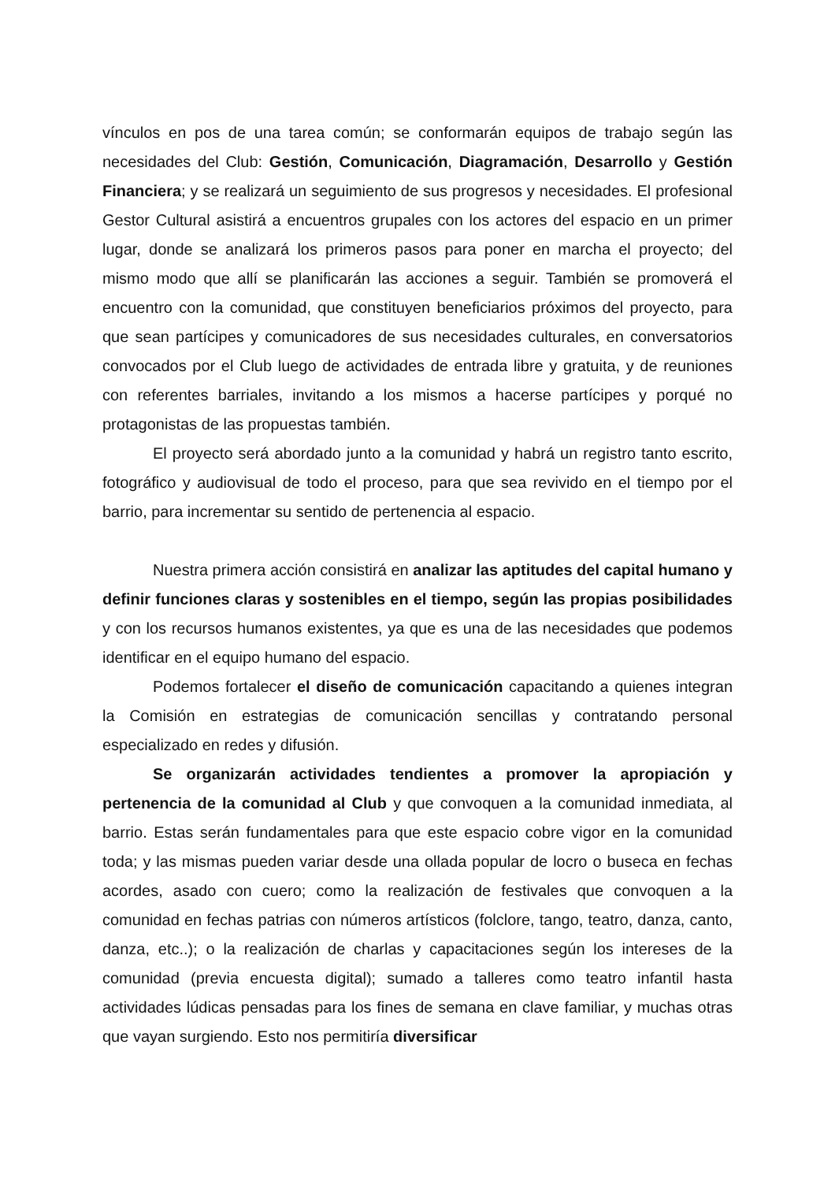vínculos en pos de una tarea común; se conformarán equipos de trabajo según las necesidades del Club: Gestión, Comunicación, Diagramación, Desarrollo y Gestión Financiera; y se realizará un seguimiento de sus progresos y necesidades. El profesional Gestor Cultural asistirá a encuentros grupales con los actores del espacio en un primer lugar, donde se analizará los primeros pasos para poner en marcha el proyecto; del mismo modo que allí se planificarán las acciones a seguir. También se promoverá el encuentro con la comunidad, que constituyen beneficiarios próximos del proyecto, para que sean partícipes y comunicadores de sus necesidades culturales, en conversatorios convocados por el Club luego de actividades de entrada libre y gratuita, y de reuniones con referentes barriales, invitando a los mismos a hacerse partícipes y porqué no protagonistas de las propuestas también.
El proyecto será abordado junto a la comunidad y habrá un registro tanto escrito, fotográfico y audiovisual de todo el proceso, para que sea revivido en el tiempo por el barrio, para incrementar su sentido de pertenencia al espacio.
Nuestra primera acción consistirá en analizar las aptitudes del capital humano y definir funciones claras y sostenibles en el tiempo, según las propias posibilidades y con los recursos humanos existentes, ya que es una de las necesidades que podemos identificar en el equipo humano del espacio.
Podemos fortalecer el diseño de comunicación capacitando a quienes integran la Comisión en estrategias de comunicación sencillas y contratando personal especializado en redes y difusión.
Se organizarán actividades tendientes a promover la apropiación y pertenencia de la comunidad al Club y que convoquen a la comunidad inmediata, al barrio. Estas serán fundamentales para que este espacio cobre vigor en la comunidad toda; y las mismas pueden variar desde una ollada popular de locro o buseca en fechas acordes, asado con cuero; como la realización de festivales que convoquen a la comunidad en fechas patrias con números artísticos (folclore, tango, teatro, danza, canto, danza, etc..); o la realización de charlas y capacitaciones según los intereses de la comunidad (previa encuesta digital); sumado a talleres como teatro infantil hasta actividades lúdicas pensadas para los fines de semana en clave familiar, y muchas otras que vayan surgiendo. Esto nos permitiría diversificar